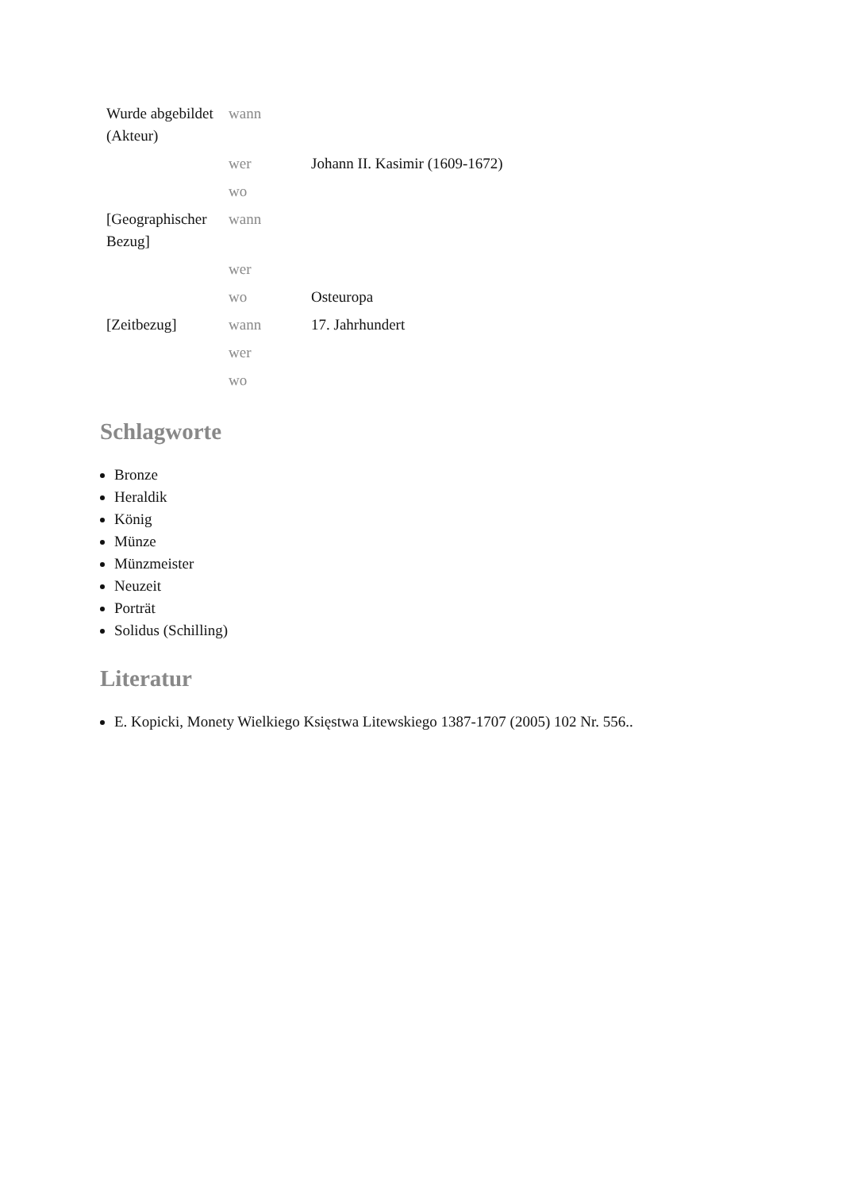| Wurde abgebildet (Akteur) | wann | |
| | wer | Johann II. Kasimir (1609-1672) |
| | wo | |
| [Geographischer Bezug] | wann | |
| | wer | |
| | wo | Osteuropa |
| [Zeitbezug] | wann | 17. Jahrhundert |
| | wer | |
| | wo | |
Schlagworte
Bronze
Heraldik
König
Münze
Münzmeister
Neuzeit
Porträt
Solidus (Schilling)
Literatur
E. Kopicki, Monety Wielkiego Księstwa Litewskiego 1387-1707 (2005) 102 Nr. 556..